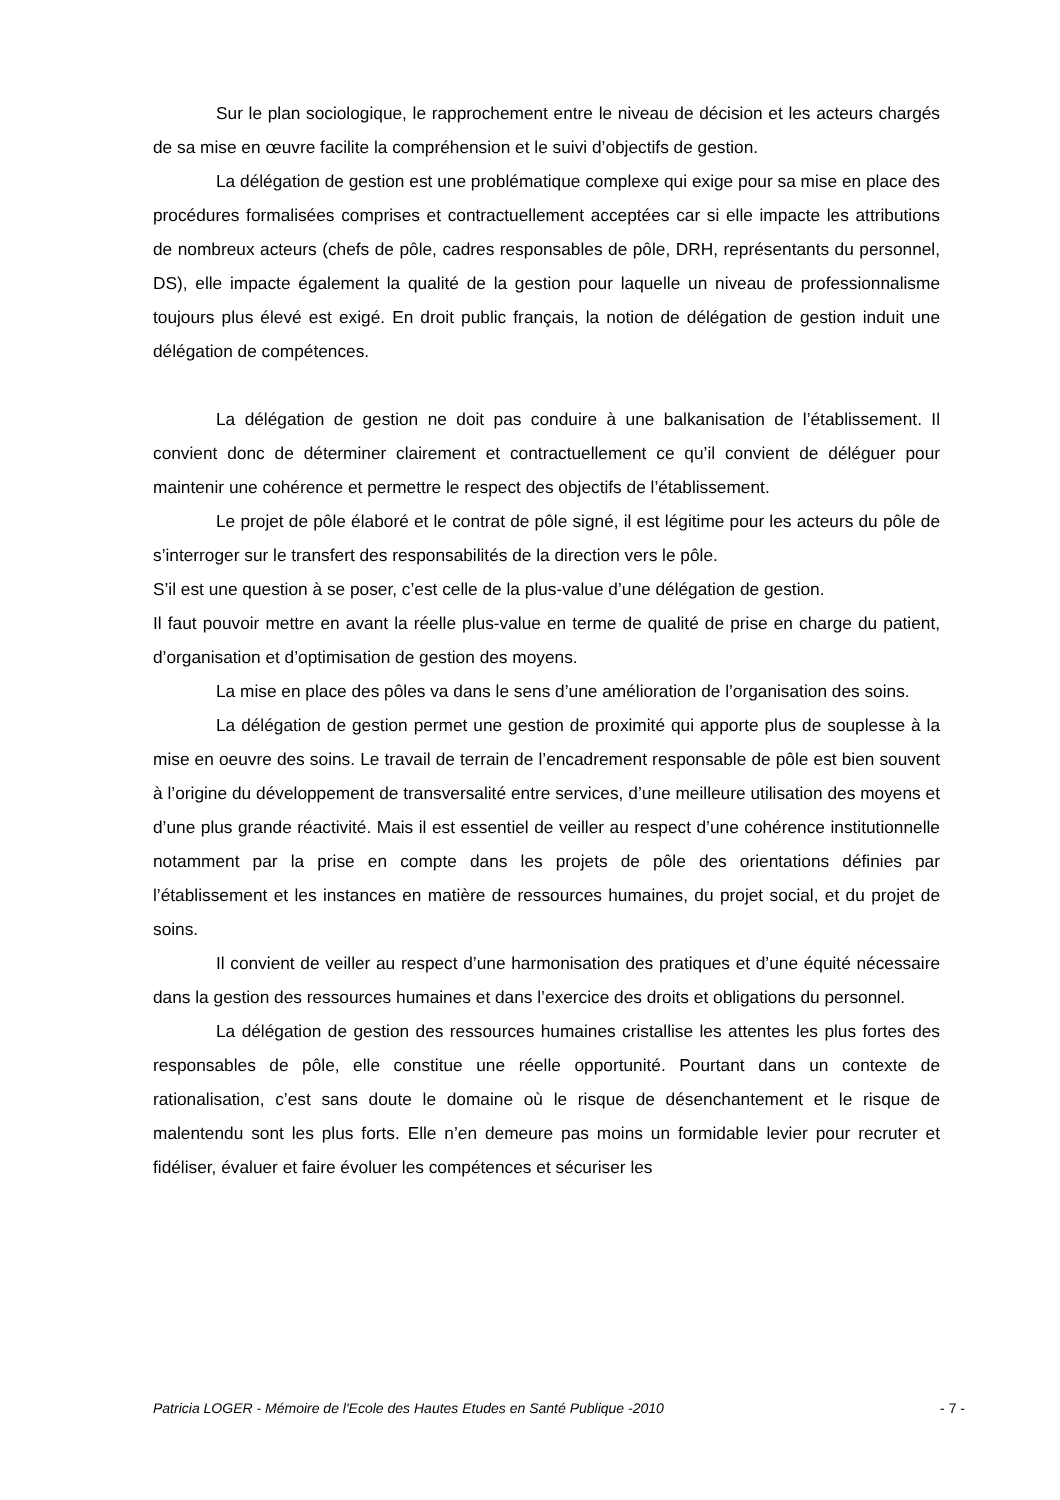Sur le plan sociologique, le rapprochement entre le niveau de décision et les acteurs chargés de sa mise en œuvre facilite la compréhension et le suivi d’objectifs de gestion.
La délégation de gestion est une problématique complexe qui exige pour sa mise en place des procédures formalisées comprises et contractuellement acceptées car si elle impacte les attributions de nombreux acteurs (chefs de pôle, cadres responsables de pôle, DRH, représentants du personnel, DS), elle impacte également la qualité de la gestion pour laquelle un niveau de professionnalisme toujours plus élevé est exigé. En droit public français, la notion de délégation de gestion induit une délégation de compétences.
La délégation de gestion ne doit pas conduire à une balkanisation de l’établissement. Il convient donc de déterminer clairement et contractuellement ce qu’il convient de déléguer pour maintenir une cohérence et permettre le respect des objectifs de l’établissement.
Le projet de pôle élaboré et le contrat de pôle signé, il est légitime pour les acteurs du pôle de s’interroger sur le transfert des responsabilités de la direction vers le pôle.
S’il est une question à se poser, c’est celle de la plus-value d’une délégation de gestion.
Il faut pouvoir mettre en avant la réelle plus-value en terme de qualité de prise en charge du patient, d’organisation et d’optimisation de gestion des moyens.
La mise en place des pôles va dans le sens d’une amélioration de l’organisation des soins.
La délégation de gestion permet une gestion de proximité qui apporte plus de souplesse à la mise en oeuvre des soins. Le travail de terrain de l’encadrement responsable de pôle est bien souvent à l’origine du développement de transversalité entre services, d’une meilleure utilisation des moyens et d’une plus grande réactivité. Mais il est essentiel de veiller au respect d’une cohérence institutionnelle notamment par la prise en compte dans les projets de pôle des orientations définies par l’établissement et les instances en matière de ressources humaines, du projet social, et du projet de soins.
Il convient de veiller au respect d’une harmonisation des pratiques et d’une équité nécessaire dans la gestion des ressources humaines et dans l’exercice des droits et obligations du personnel.
La délégation de gestion des ressources humaines cristallise les attentes les plus fortes des responsables de pôle, elle constitue une réelle opportunité. Pourtant dans un contexte de rationalisation, c’est sans doute le domaine où le risque de désenchantement et le risque de malentendu sont les plus forts. Elle n’en demeure pas moins un formidable levier pour recruter et fidéliser, évaluer et faire évoluer les compétences et sécuriser les
Patricia LOGER - Mémoire de l'Ecole des Hautes Etudes en Santé Publique -2010 - 7 -